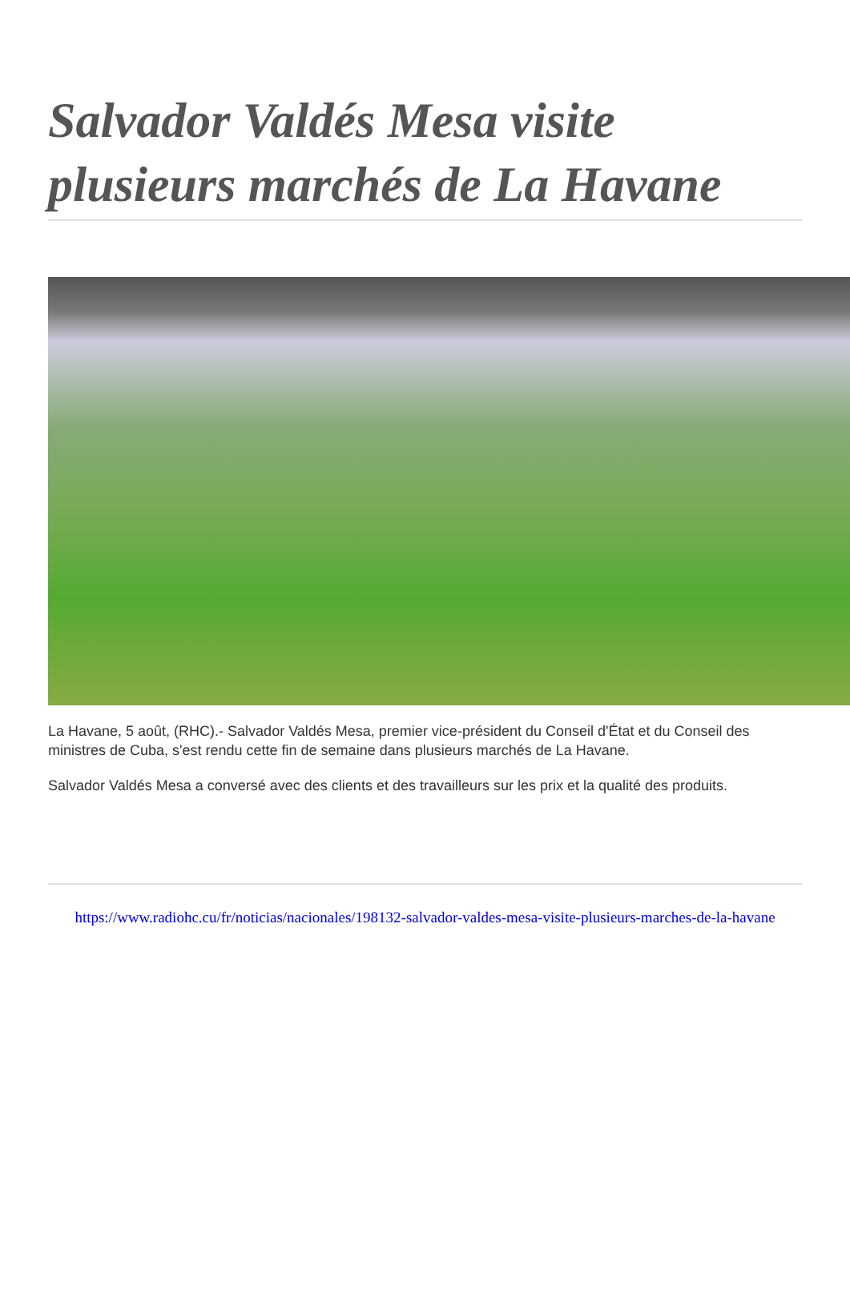Salvador Valdés Mesa visite plusieurs marchés de La Havane
La Havane, 5 août, (RHC).- Salvador Valdés Mesa, premier vice-président du Conseil d'État et du Conseil des ministres de Cuba, s'est rendu cette fin de semaine dans plusieurs marchés de La Havane.
Salvador Valdés Mesa a conversé avec des clients et des travailleurs sur les prix et la qualité des produits.
https://www.radiohc.cu/fr/noticias/nacionales/198132-salvador-valdes-mesa-visite-plusieurs-marches-de-la-havane